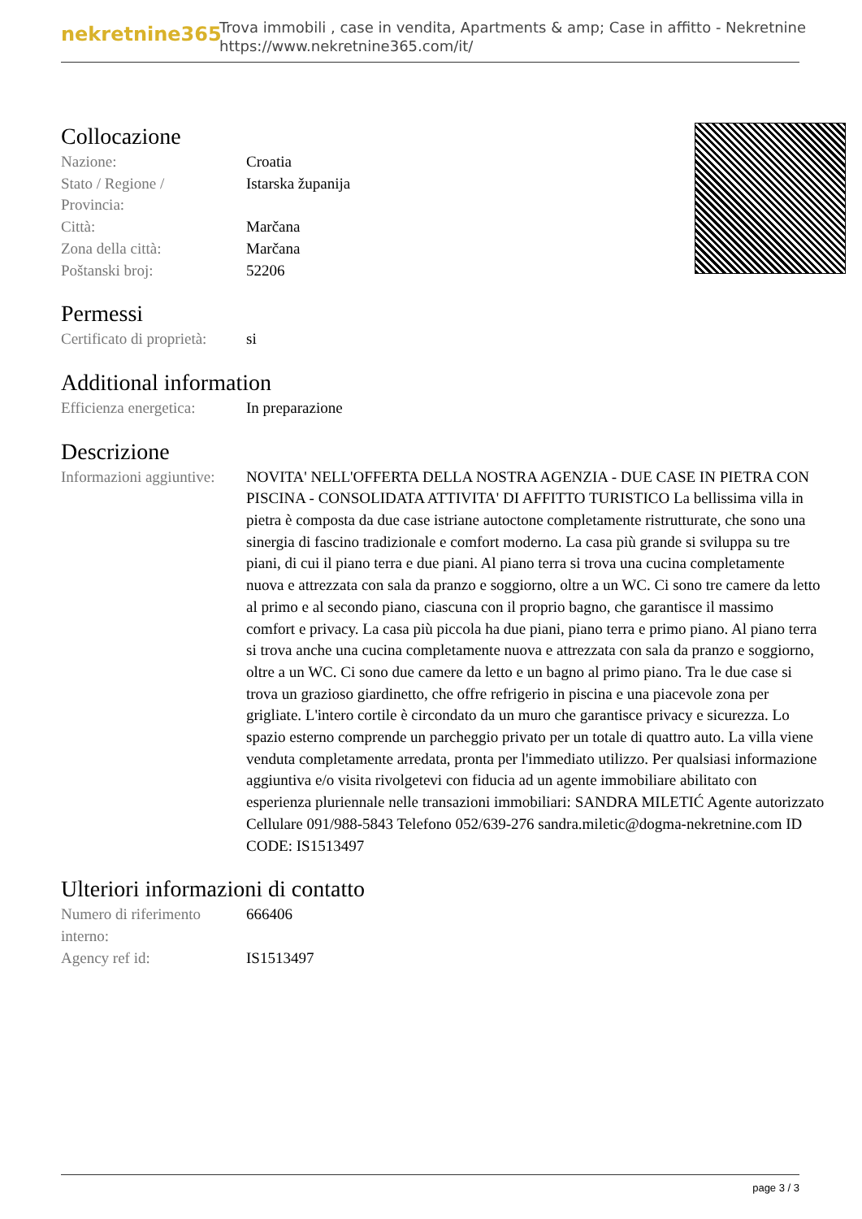nekretnine365
Trova immobili , case in vendita, Apartments & amp; Case in affitto - Nekretnine
https://www.nekretnine365.com/it/
Collocazione
| Nazione: | Croatia |
| Stato / Regione / Provincia: | Istarska županija |
| Città: | Marčana |
| Zona della città: | Marčana |
| Poštanski broj: | 52206 |
Permessi
| Certificato di proprietà: | si |
Additional information
| Efficienza energetica: | In preparazione |
Descrizione
| Informazioni aggiuntive: | NOVITA' NELL'OFFERTA DELLA NOSTRA AGENZIA - DUE CASE IN PIETRA CON PISCINA - CONSOLIDATA ATTIVITA' DI AFFITTO TURISTICO La bellissima villa in pietra è composta da due case istriane autoctone completamente ristrutturate, che sono una sinergia di fascino tradizionale e comfort moderno. La casa più grande si sviluppa su tre piani, di cui il piano terra e due piani. Al piano terra si trova una cucina completamente nuova e attrezzata con sala da pranzo e soggiorno, oltre a un WC. Ci sono tre camere da letto al primo e al secondo piano, ciascuna con il proprio bagno, che garantisce il massimo comfort e privacy. La casa più piccola ha due piani, piano terra e primo piano. Al piano terra si trova anche una cucina completamente nuova e attrezzata con sala da pranzo e soggiorno, oltre a un WC. Ci sono due camere da letto e un bagno al primo piano. Tra le due case si trova un grazioso giardinetto, che offre refrigerio in piscina e una piacevole zona per grigliate. L'intero cortile è circondato da un muro che garantisce privacy e sicurezza. Lo spazio esterno comprende un parcheggio privato per un totale di quattro auto. La villa viene venduta completamente arredata, pronta per l'immediato utilizzo. Per qualsiasi informazione aggiuntiva e/o visita rivolgetevi con fiducia ad un agente immobiliare abilitato con esperienza pluriennale nelle transazioni immobiliari: SANDRA MILETIĆ Agente autorizzato Cellulare 091/988-5843 Telefono 052/639-276 sandra.miletic@dogma-nekretnine.com ID CODE: IS1513497 |
Ulteriori informazioni di contatto
| Numero di riferimento interno: | 666406 |
| Agency ref id: | IS1513497 |
page 3 / 3